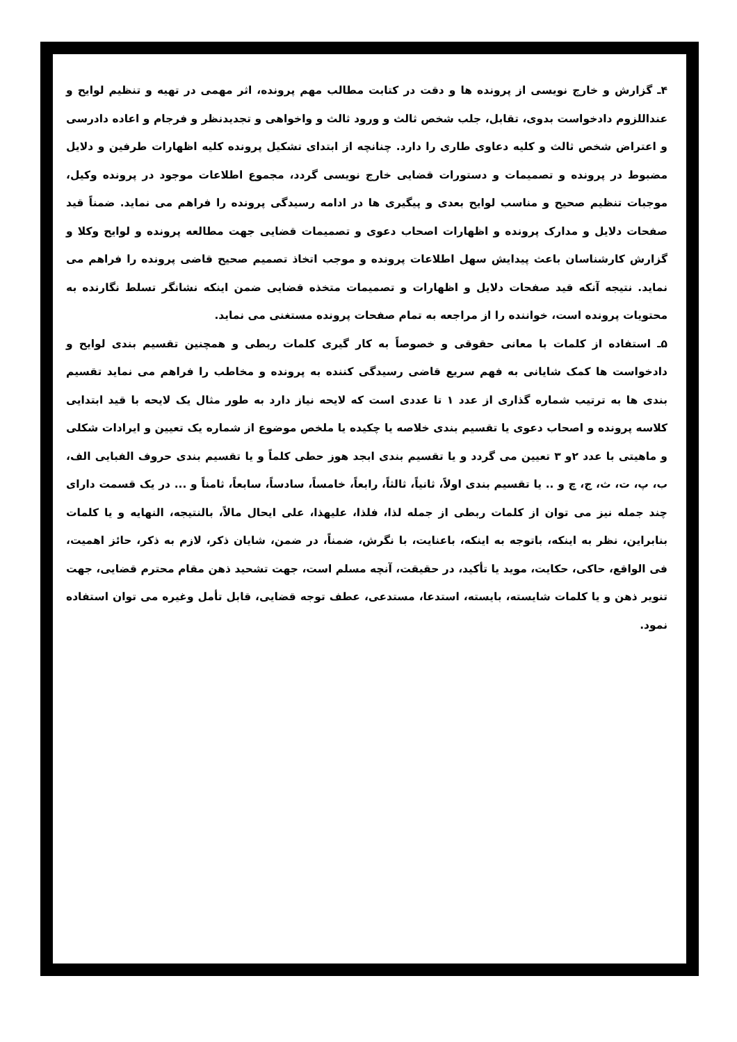۴ـ گزارش و خارج نویسی از پرونده ها و دقت در کتابت مطالب مهم پرونده، اثر مهمی در تهیه و تنظیم لوایح و عنداللزوم دادخواست بدوی، تقابل، جلب شخص ثالث و ورود ثالث و واخواهی و تجدیدنظر و فرجام و اعاده دادرسی و اعتراض شخص ثالث و کلیه دعاوی طاری را دارد. چنانچه از ابتدای تشکیل پرونده کلیه اظهارات طرفین و دلایل مضبوط در پرونده و تصمیمات و دستورات قضایی خارج نویسی گردد، مجموع اطلاعات موجود در پرونده وکیل، موجبات تنظیم صحیح و مناسب لوایح بعدی و پیگیری ها در ادامه رسیدگی پرونده را فراهم می نماید. ضمناً قید صفحات دلایل و مدارک پرونده و اظهارات اصحاب دعوی و تصمیمات قضایی جهت مطالعه پرونده و لوایح وکلا و گزارش کارشناسان باعث پیدایش سهل اطلاعات پرونده و موجب اتخاذ تصمیم صحیح قاضی پرونده را فراهم می نماید. نتیجه آنکه قید صفحات دلایل و اظهارات و تصمیمات متخذه قضایی ضمن اینکه نشانگر تسلط نگارنده به محتویات پرونده است، خواننده را از مراجعه به تمام صفحات پرونده مستغنی می نماید.
۵ـ استفاده از کلمات با معانی حقوقی و خصوصاً به کار گیری کلمات ربطی و همچنین تقسیم بندی لوایح و دادخواست ها کمک شایانی به فهم سریع قاضی رسیدگی کننده به پرونده و مخاطب را فراهم می نماید تقسیم بندی ها به ترتیب شماره گذاری از عدد ۱ تا عددی است که لایحه نیاز دارد به طور مثال یک لایحه با قید ابتدایی کلاسه پرونده و اصحاب دعوی یا تقسیم بندی خلاصه یا چکیده یا ملخص موضوع از شماره یک تعیین و ایرادات شکلی و ماهیتی با عدد ۲و ۳ تعیین می گردد و یا تقسیم بندی ابجد هوز حطی کلماً و یا تقسیم بندی حروف الفبایی الف، ب، پ، ت، ث، ج، چ و .. یا تقسیم بندی اولاً، ثانیاً، ثالثاً، رابعاً، خامساً، سادساً، سابعاً، ثامناً و ... در یک قسمت دارای چند جمله نیز می توان از کلمات ربطی از جمله لذا، فلذا، علیهذا، علی ایحال مالاً، بالنتیجه، النهایه و یا کلمات بنابراین، نظر به اینکه، باتوجه به اینکه، باعنایت، با نگرش، ضمناً، در ضمن، شایان ذکر، لازم به ذکر، حائز اهمیت، فی الواقع، حاکی، حکایت، موید یا تأکید، در حقیقت، آنچه مسلم است، جهت تشحید ذهن مقام محترم قضایی، جهت تنویر ذهن و یا کلمات شایسته، بایسته، استدعا، مستدعی، عطف توجه قضایی، قابل تأمل وغیره می توان استفاده نمود.